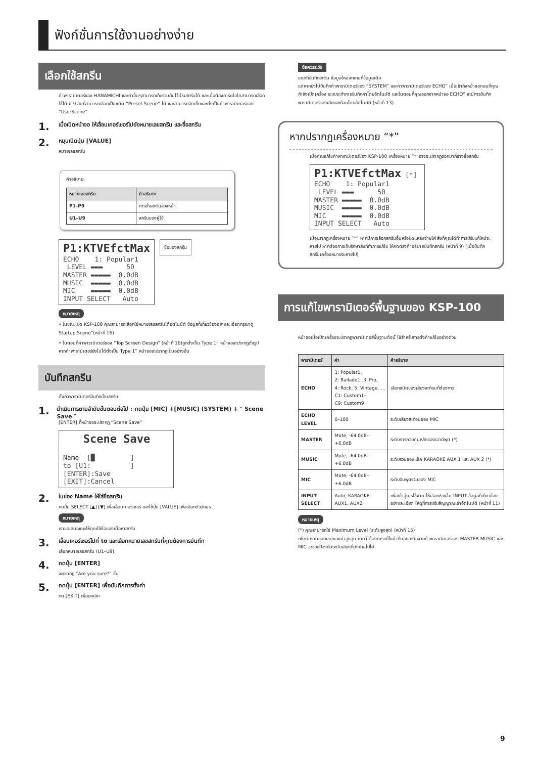ฟังก์ชั่นการใช้งานอย่างง่าย
เลือกใช้สกรีน
ค่าพารามิเตอร์ของ HANAMICHI และค่าอื่นๆสามารถเก็บรวมกันไว้เป็นสกรีนได้ และเมื่อต้องการเมื่อใดสามารถเลือกใช้ได้ มี 9 อันที่สามารถเลือกเป็นชนิด “Preset Scene” ได้ และสามารถจัดเก็บและตั้งเป็นค่าพารามิเตอร์ของ “UserScene”
1. เมื่อเปิดหน้าจอ ให้เลื่อนเคอร์เซอร์ไปยังหมายเลขสกรีน และชื่อสกรีน
2. หมุนเปิดปุ่ม [VALUE]
หมายเลขสกรีน
คำอธิบาย
| หมายเลขสกรีน | คำอธิบาย |
| --- | --- |
| P1–P9 | การตั้งสกรีนล่วงหน้า |
| U1–U9 | สกรีนของผู้ใช้ |
P1:KTVEfctMax ECHO 1: Popular1 LEVEL ▬▬▬ 50 MASTER ▬▬▬▬▬ 0.0dB MUSIC ▬▬▬▬▬ 0.0dB MIC ▬▬▬▬▬ 0.0dB INPUT SELECT Auto
ชื่อของสกรีน
หมายเหตุ
• ในขณะเปิด KSP-100 คุณสามารถเลือกใช้หมายเลขสกรีนได้อัตโนมัติ ข้อมูลที่เกี่ยวข้องอย่างละเอียดกรุณาดู Startup Scene”(หน้าที่ 16)
• ในตอนที่ค่าพารามิเตอร์ของ “Top Screen Design” (หน้าที่ 16)ถูกตั้งเป็น Type 1” หน้าจอจะปรากฏดังรูป หากค่าพารามิเตอร์ยังไม่ได้ตั้งเป็น Type 1” หน้าจอจะปรากฏเป็นอย่างอื่น
บันทึกสกรีน
ตั้งค่าพารามิเตอร์บันทึกเป็นสกรีน
1. ดำเนินการตามลำดับขั้นตอนต่อไป : กดปุ่ม [MIC] +[MUSIC] (SYSTEM) + ″ Scene Save ″
[ENTER] ที่หน้าจอจะปรากฏ “Scene Save”
Scene Save Name [█ ] to [U1: ] [ENTER]:Save [EXIT]:Cancel
2. ในช่อง Name ให้ใส่ชื่อสกรีน
กดปุ่ม SELECT [▲] [▼] เพื่อเลื่อนเคอร์เซอร์ และใช้ปุ่ม [VALUE] เพื่อเลือกตัวอักษร
หมายเหตุ
เราขอเสนอแนะให้คุณใช้ชื่อของเนื้อหาสกรีน
3. เลื่อนเคอร์เซอร์ไปที่ to และเลือกหมายเลขสกรีนที่คุณต้องการบันทึก
เลือกหมายเลขสกรีน (U1–U9)
4. กดปุ่ม [ENTER]
จะปรากฏ “Are you sure?” ขึ้น
5. กดปุ่ม [ENTER] เพื่อบันทึกการตั้งค่า
กด [EXIT] เพื่อยกเลิก
ข้อควรระวัง
ขณะที่บันทึกสกรีน ข้อมูลใหม่จะแทนที่ข้อมูลเดิม
แต่หากยังไม่บันทึกค่าพารามิเตอร์ของ “SYSTEM” และค่าพารามิเตอร์ของ ECHO” เมื่อเข้าถึงหน้าจอตอนที่คุณกำลังเปิดเครื่อง ระบบจะทำการบันทึกค่าโดยอัตโนมัติ และในตอนที่คุณออกจากหน้าจอ ECHO” จะมีการบันทึกพารามิเตอร์ของเสียงสะท้อนโดยอัตโนมัติ (หน้าที่ 13)
หากปรากฏเครื่องหมาย “*”
เมื่อคุณแก้ไขค่าพารามิเตอร์ของ KSP-100 เครื่องหมาย “*”อาจจะปรากฏออกมาที่ข้างชื่อสกรีน
P1:KTVEfctMax [*] ECHO 1: Popular1 LEVEL ▬▬▬ 50 MASTER ▬▬▬▬▬ 0.0dB MUSIC ▬▬▬▬▬ 0.0dB MIC ▬▬▬▬▬ 0.0dB INPUT SELECT Auto
เมื่อปรากฏเครื่องหมาย “*” หากมีการเลือกสกรีนอื่นหรือปิดแหล่งจ่ายไฟ สิ่งที่คุณได้ทำการปรับแก้ใหม่จะหายไป หากต้องการเก็บรักษาสิ่งที่ทำการแก้ไข ให้กดตรงคำอธิบายบันทึกสกรีน (หน้าที่ 9) (เมื่อบันทึกสกรีนเครื่องหมายจะหายไป)
การแก้ไขพารามิเตอร์พื้นฐานของ KSP-100
หน้าจอเมื่อเปิดเครื่องจะปรากฏพารามิเตอร์พื้นฐานดังนั้ ใช้สำหรับการตั้งค่าแก้ไขอย่างด่วน
| พารามิเตอร์ | ค่า | คำอธิบาย |
| --- | --- | --- |
| ECHO | 1: Popular1, 2: Ballade1, 3: Pro, 4: Rock, 5: Vintage, , , C1: Custom1– C9: Custom9 | เลือกชนิดของเสียงสะท้อนที่ต้องการ |
| ECHO LEVEL | 0–100 | ระดับเสียงสะท้อนของ MIC |
| MASTER | Mute, -64.0dB–+6.0dB | ระดับการควบคุมหลักของเอาต์พุต (*) |
| MUSIC | Mute, -64.0dB–+6.0dB | ระดับรวมของแจ็ค KARAOKE AUX 1 และ AUX 2 (*) |
| MIC | Mute, -64.0dB–+6.0dB | ระดับอินพุตรวมของ MIC |
| INPUT SELECT | Auto, KARAOKE, AUX1, AUX2 | เพื่อเข้าสู่การใช้งาน ให้เลือกหัวแจ็ค INPUT ข้อมูลที่เกี่ยวข้องอย่างละเอียด ให้ดูที่การปรับสัญญาณเข้าอัตโนมัติ (หน้าที่ 11) |
หมายเหตุ
(*) คุณสามารถใช้ Maximum Level (ระดับสูงสุด) (หน้าที่ 15)
เพื่อกำหนดขอบเขตของค่าสูงสุด หากว่าต้องการแก้ไขค่าที่นอกเหนือจากค่าพารามิเตอร์ของ MASTER MUSIC และ MIC จะช่วยป้องกันระดับเสียงที่ดังเกินไปได้
9